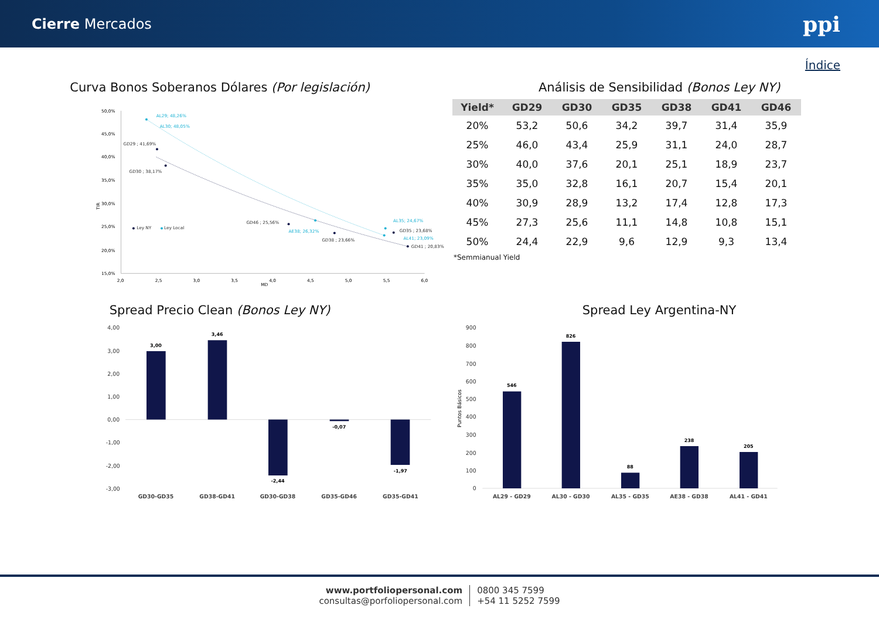Cierre Mercados
ppi
Índice
Curva Bonos Soberanos Dólares (Por legislación) Análisis de Sensibilidad (Bonos Ley NY)
50,0%
45,0%
40,0%
35,0%
30,0%
25,0%
20,0%
15,0%
2,0
2,5
3,0
3,5
4,0
4,5
5,0
5,5
6,0
MD
TIR
GD29 ; 41,69%
GD30 ; 38,17%
GD46 ; 25,56%
GD38 ; 23,66%
GD35 ; 23,68%
GD41 ; 20,83%
Ley NY
Ley Local
AL29; 48,26%
AL30; 48,05%
AE38; 26,32%
AL35; 24,67%
AL41; 23,09%
| Yield* | GD29 | GD30 | GD35 | GD38 | GD41 | GD46 |
| --- | --- | --- | --- | --- | --- | --- |
| 20% | 53,2 | 50,6 | 34,2 | 39,7 | 31,4 | 35,9 |
| 25% | 46,0 | 43,4 | 25,9 | 31,1 | 24,0 | 28,7 |
| 30% | 40,0 | 37,6 | 20,1 | 25,1 | 18,9 | 23,7 |
| 35% | 35,0 | 32,8 | 16,1 | 20,7 | 15,4 | 20,1 |
| 40% | 30,9 | 28,9 | 13,2 | 17,4 | 12,8 | 17,3 |
| 45% | 27,3 | 25,6 | 11,1 | 14,8 | 10,8 | 15,1 |
| 50% | 24,4 | 22,9 | 9,6 | 12,9 | 9,3 | 13,4 |
*Semmianual Yield
Spread Precio Clean (Bonos Ley NY) Spread Ley Argentina-NY
4,00
3,00
2,00
1,00
0,00
-1,00
-2,00
-3,00
3,00
3,46
-2,44
-0,07
-1,97
GD30-GD35
GD38-GD41
GD30-GD38
GD35-GD46
GD35-GD41
900
800
700
600
500
400
300
200
100
0
Puntos Básicos
546
826
88
238
205
AL29 - GD29
AL30 - GD30
AL35 - GD35
AE38 - GD38
AL41 - GD41
www.portfoliopersonal.com
consultas@porfoliopersonal.com
0800 345 7599
+54 11 5252 7599